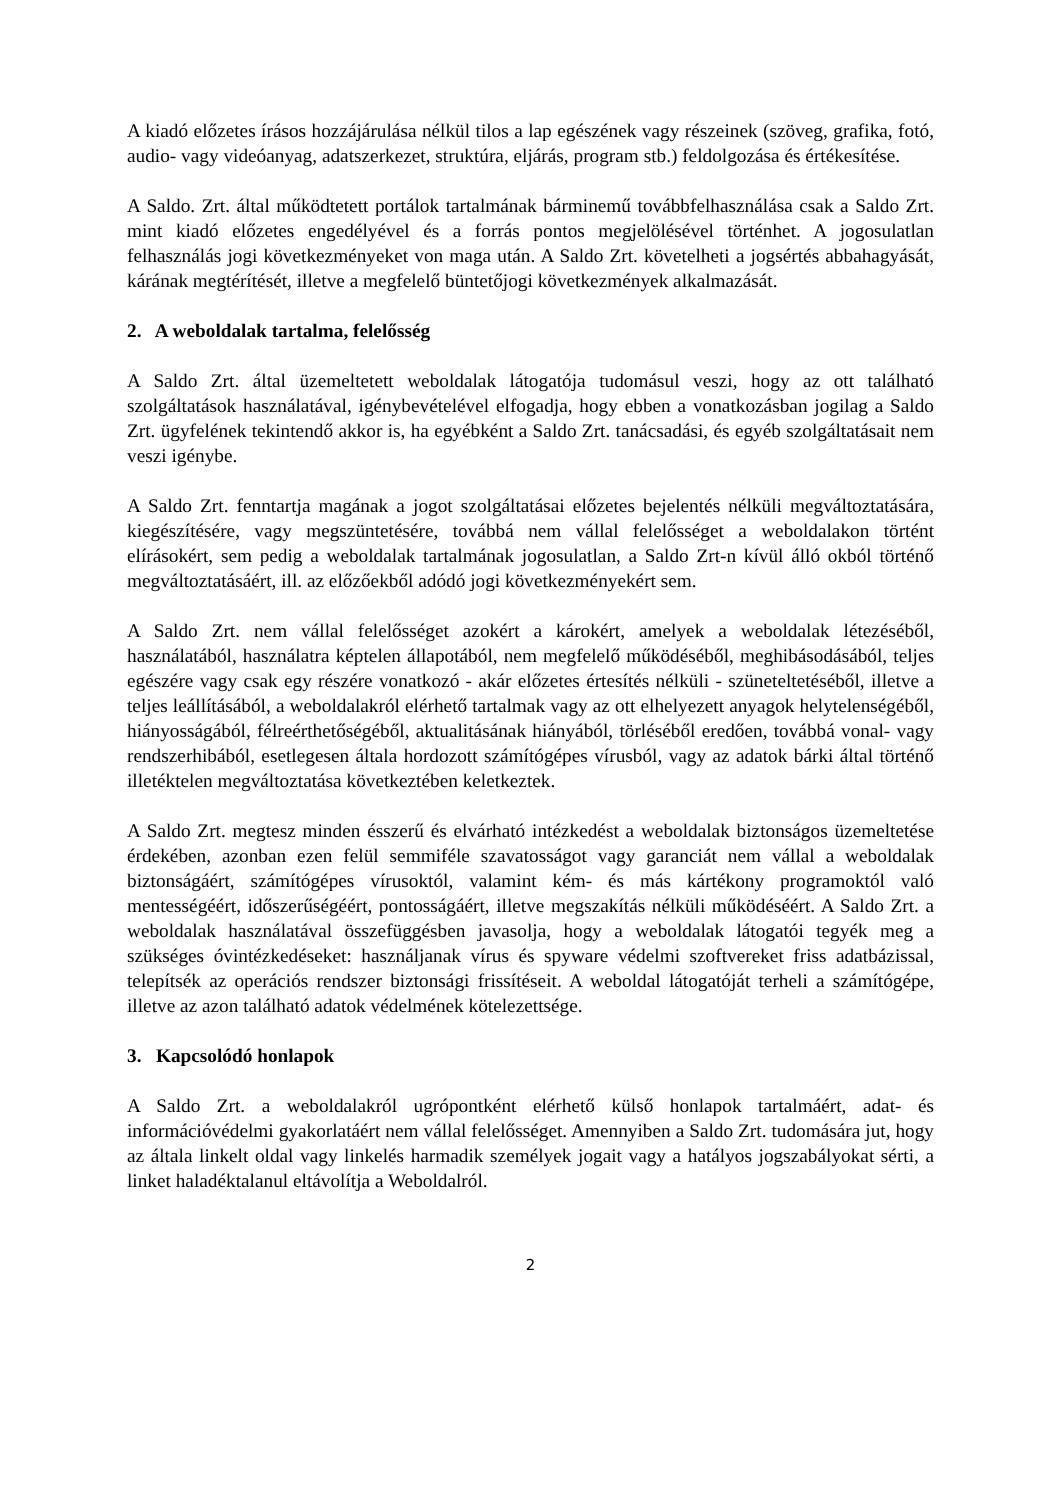A kiadó előzetes írásos hozzájárulása nélkül tilos a lap egészének vagy részeinek (szöveg, grafika, fotó, audio- vagy videóanyag, adatszerkezet, struktúra, eljárás, program stb.) feldolgozása és értékesítése.
A Saldo. Zrt. által működtetett portálok tartalmának bárminemű továbbfelhasználása csak a Saldo Zrt. mint kiadó előzetes engedélyével és a forrás pontos megjelölésével történhet. A jogosulatlan felhasználás jogi következményeket von maga után. A Saldo Zrt. követelheti a jogsértés abbahagyását, kárának megtérítését, illetve a megfelelő büntetőjogi következmények alkalmazását.
2. A weboldalak tartalma, felelősség
A Saldo Zrt. által üzemeltetett weboldalak látogatója tudomásul veszi, hogy az ott található szolgáltatások használatával, igénybevételével elfogadja, hogy ebben a vonatkozásban jogilag a Saldo Zrt. ügyfelének tekintendő akkor is, ha egyébként a Saldo Zrt. tanácsadási, és egyéb szolgáltatásait nem veszi igénybe.
A Saldo Zrt. fenntartja magának a jogot szolgáltatásai előzetes bejelentés nélküli megváltoztatására, kiegészítésére, vagy megszüntetésére, továbbá nem vállal felelősséget a weboldalakon történt elírásokért, sem pedig a weboldalak tartalmának jogosulatlan, a Saldo Zrt-n kívül álló okból történő megváltoztatásáért, ill. az előzőekből adódó jogi következményekért sem.
A Saldo Zrt. nem vállal felelősséget azokért a károkért, amelyek a weboldalak létezéséből, használatából, használatra képtelen állapotából, nem megfelelő működéséből, meghibásodásából, teljes egészére vagy csak egy részére vonatkozó - akár előzetes értesítés nélküli - szüneteltetéséből, illetve a teljes leállításából, a weboldalakról elérhető tartalmak vagy az ott elhelyezett anyagok helytelenségéből, hiányosságából, félreérthetőségéből, aktualitásának hiányából, törléséből eredően, továbbá vonal- vagy rendszerhibából, esetlegesen általa hordozott számítógépes vírusból, vagy az adatok bárki által történő illetéktelen megváltoztatása következtében keletkeztek.
A Saldo Zrt. megtesz minden ésszerű és elvárható intézkedést a weboldalak biztonságos üzemeltetése érdekében, azonban ezen felül semmiféle szavatosságot vagy garanciát nem vállal a weboldalak biztonságáért, számítógépes vírusoktól, valamint kém- és más kártékony programoktól való mentességéért, időszerűségéért, pontosságáért, illetve megszakítás nélküli működéséért. A Saldo Zrt. a weboldalak használatával összefüggésben javasolja, hogy a weboldalak látogatói tegyék meg a szükséges óvintézkedéseket: használjanak vírus és spyware védelmi szoftvereket friss adatbázissal, telepítsék az operációs rendszer biztonsági frissítéseit. A weboldal látogatóját terheli a számítógépe, illetve az azon található adatok védelmének kötelezettsége.
3. Kapcsolódó honlapok
A Saldo Zrt. a weboldalakról ugrópontként elérhető külső honlapok tartalmáért, adat- és információvédelmi gyakorlatáért nem vállal felelősséget. Amennyiben a Saldo Zrt. tudomására jut, hogy az általa linkelt oldal vagy linkelés harmadik személyek jogait vagy a hatályos jogszabályokat sérti, a linket haladéktalanul eltávolítja a Weboldalról.
2